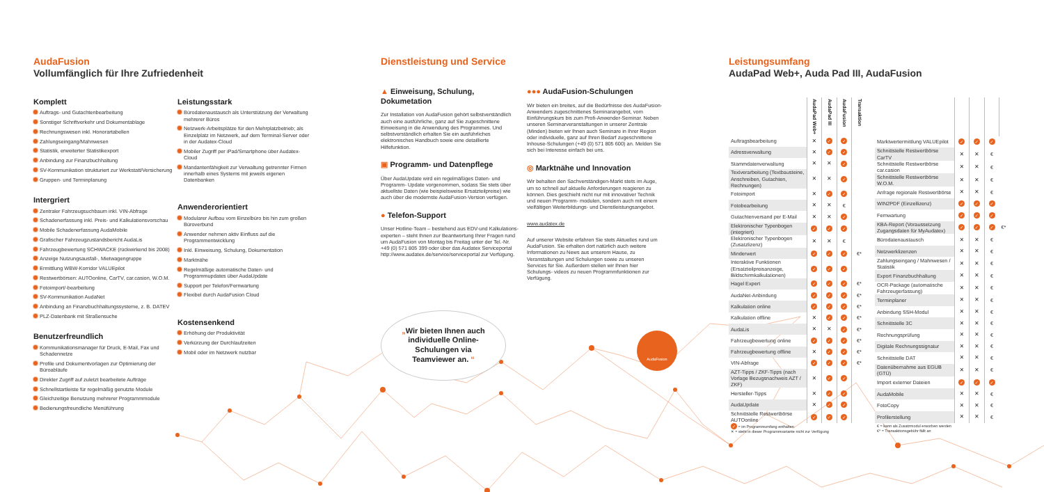AudaFusion
Vollumfänglich für Ihre Zufriedenheit
Komplett
Auftrags- und Gutachtenbearbeitung
Sonstiger Schriftverkehr und Dokumentablage
Rechnungswesen inkl. Honorartabellen
Zahlungseingang/Mahnwesen
Statistik, erweiterter Statistikexport
Anbindung zur Finanzbuchhaltung
SV-Kommunikation strukturiert zur Werkstatt/Versicherung
Gruppen- und Terminplanung
Intergriert
Zentraler Fahrzeugsuchbaum inkl. VIN-Abfrage
Schadenerfassung inkl. Preis- und Kalkulationsvorschau
Mobile Schadenerfassung AudaMobile
Grafischer Fahrzeugzustandsbericht AudaLis
Fahrzeugbewertung SCHWACKE (rückwirkend bis 2008)
Anzeige Nutzungsausfall-, Mietwagengruppe
Ermittlung WBW-Korridor VALUEpilot
Restwertbörsen: AUTOonline, CarTV, car.casion, W.O.M.
Fotoimport/-bearbeitung
SV-Kommunikation AudaNet
Anbindung an Finanzbuchhaltungssysteme, z. B. DATEV
PLZ-Datenbank mit Straßensuche
Benutzerfreundlich
Kommunikationsmanager für Druck, E-Mail, Fax und Schadennetze
Profile und Dokumentvorlagen zur Optimierung der Büroabläufe
Direkter Zugriff auf zuletzt bearbeitete Aufträge
Schnellstartleiste für regelmäßig genutzte Module
Gleichzeitige Benutzung mehrerer Programmmodule
Bedienungsfreundliche Menüführung
Leistungsstark
Bürodatenaustausch als Unterstützung der Verwaltung mehrerer Büros
Netzwerk-Arbeitsplätze für den Mehrplatzbetrieb; als Einzelplatz im Netzwerk, auf dem Terminal-Server oder in der Audatex-Cloud
Mobiler Zugriff per iPad/Smartphone über Audatex-Cloud
Mandantenfähigkeit zur Verwaltung getrennter Firmen innerhalb eines Systems mit jeweils eigenen Datenbanken
Anwenderorientiert
Modularer Aufbau vom Einzelbüro bis hin zum großen Büroverbund
Anwender nehmen aktiv Einfluss auf die Programmentwicklung
Inkl. Einweisung, Schulung, Dokumentation
Marktnähe
Regelmäßige automatische Daten- und Programmupdates über AudaUpdate
Support per Telefon/Fernwartung
Flexibel durch AudaFusion Cloud
Kostensenkend
Erhöhung der Produktivität
Verkürzung der Durchlaufzeiten
Mobil oder im Netzwerk nutzbar
Dienstleistung und Service
▲ Einweisung, Schulung, Dokumetation
Zur Installation von AudaFusion gehört selbstverständlich auch eine ausführliche, ganz auf Sie zugeschnittene Einweisung in die Anwendung des Programmes. Und selbstverständlich erhalten Sie ein ausführliches elektronisches Handbuch sowie eine detaillierte Hilfefunktion.
▣ Programm- und Datenpflege
Über AudaUpdate wird ein regelmäßiges Daten- und Programm- Update vorgenommen, sodass Sie stets über aktuellste Daten (wie beispielsweise Ersatzteilpreise) wie auch über die modernste AudaFusion-Version verfügen.
● Telefon-Support
Unser Hotline-Team – bestehend aus EDV-und Kalkulations-experten – steht Ihnen zur Beantwortung Ihrer Fragen rund um AudaFusion von Montag bis Freitag unter der Tel.-Nr. +49 (0) 571 805 399 oder über das Audatex Serviceportal http://www.audatex.de/service/serviceportal zur Verfügung.
„Wir bieten Ihnen auch individuelle Online-Schulungen via Teamviewer an. “
●●● AudaFusion-Schulungen
Wir bieten ein breites, auf die Bedürfnisse des AudaFusion-Anwenders zugeschnittenes Seminarangebot, vom Einführungskurs bis zum Profi-Anwender-Seminar. Neben unseren Seminarveranstaltungen in unserer Zentrale (Minden) bieten wir Ihnen auch Seminare in Ihrer Region oder individuelle, ganz auf Ihren Bedarf zugeschnittene Inhouse-Schulungen (+49 (0) 571 805 600) an. Melden Sie sich bei Interesse einfach bei uns.
◎ Marktnähe und Innovation
Wir behalten den Sachverständigen-Markt stets im Auge, um so schnell auf aktuelle Anforderungen reagieren zu können. Dies geschieht nicht nur mit innovativer Technik und neuen Programm- modulen, sondern auch mit einem vielfältigen Weiterbildungs- und Dienstleistungsangebot.
www.audatex.de
Auf unserer Website erfahren Sie stets Aktuelles rund um AudaFusion. Sie erhalten dort natürlich auch weitere Informationen zu News aus unserem Hause, zu Veranstaltungen und Schulungen sowie zu unseren Services für Sie. Außerdem stellen wir Ihnen hier Schulungs- videos zu neuen Programmfunktionen zur Verfügung.
AudaFusion
Leistungsumfang
AudaPad Web+, Auda Pad III, AudaFusion
| | AudaPad Web+ | AudaPad III | AudaFusion | Transaktion |
| Auftragsbearbeitung | ✕ | ✓ | ✓ | |
| Adressverwaltung | ✕ | ✓ | ✓ | |
| Stammdatenverwaltung | ✕ | ✕ | ✓ | |
| Textverarbeitung (Textbausteine, Anschreiben, Gutachten, Rechnungen) | ✕ | ✕ | ✓ | |
| Fotoimport | ✕ | ✓ | ✓ | |
| Fotobearbeitung | ✕ | ✕ | € | |
| Gutachtenversand per E-Mail | ✕ | ✕ | ✓ | |
| Elektronischer Typenbogen (integriert) | ✓ | ✓ | ✓ | |
| Elektronischer Typenbogen (Zusatzlizenz) | ✕ | ✕ | € | |
| Minderwert | ✓ | ✓ | ✓ | €* |
| Interaktive Funktionen (Ersatzteilpreisanzeige, Bildschirmkalkulationen) | ✓ | ✓ | ✓ | |
| Hagel Expert | ✓ | ✓ | ✓ | €* |
| AudaNet-Anbindung | ✓ | ✓ | ✓ | €* |
| Kalkulation online | ✓ | ✓ | ✓ | €* |
| Kalkulation offline | ✕ | ✓ | ✓ | €* |
| AudaLis | ✕ | ✕ | ✓ | €* |
| Fahrzeugbewertung online | ✓ | ✓ | ✓ | €* |
| Fahrzeugbewertung offline | ✕ | ✓ | ✓ | €* |
| VIN-Abfrage | ✓ | ✓ | ✓ | €* |
| AZT-Tipps / ZKF-Tipps (nach Vorlage Bezugsnachweis AZT / ZKF) | ✕ | ✓ | ✓ | |
| Hersteller-Tipps | ✕ | ✓ | ✓ | |
| AudaUpdate | ✕ | ✓ | ✓ | |
| Schnittstelle Restwertbörse AUTOonline | ✓ | ✓ | ✓ | |
| ✓ = im Programmumfang enthalten ✕ = steht in dieser Programmvariante nicht zur Verfügung | | | | |
| Marktwertermittlung VALUEpilot | ✓ | ✓ | ✓ | |
| Schnittstelle Restwertbörse CarTV | ✕ | ✕ | € | |
| Schnittstelle Restwertbörse car.casion | ✕ | ✕ | € | |
| Schnittstelle Restwertbörse W.O.M. | ✕ | ✕ | € | |
| Anfrage regionale Restwertbörse | ✕ | ✕ | € | |
| WIN2PDF (Einzellizenz) | ✓ | ✓ | ✓ | |
| Fernwartung | ✓ | ✓ | ✓ | |
| KBA-Report (Voraussetzung Zugangsdaten für MyAudatex) | ✓ | ✓ | ✓ | €* |
| Bürodatenaustausch | ✕ | ✕ | € | |
| Netzwerklizenzen | ✕ | ✕ | € | |
| Zahlungseingang / Mahnwesen / Statistik | ✕ | ✕ | € | |
| Export Finanzbuchhaltung | ✕ | ✕ | € | |
| OCR-Package (automatische Fahrzeugerfassung) | ✕ | ✕ | € | |
| Terminplaner | ✕ | ✕ | € | |
| Anbindung SSH-Modul | ✕ | ✕ | € | |
| Schnittstelle 3C | ✕ | ✕ | € | |
| Rechnungsprüfung | ✕ | ✕ | € | |
| Digitale Rechnungssignatur | ✕ | ✕ | € | |
| Schnittstelle DAT | ✕ | ✕ | € | |
| Datenübernahme aus EGUB (GTÜ) | ✕ | ✕ | € | |
| Import externer Dateien | ✓ | ✓ | ✓ | |
| AudaMobile | ✕ | ✕ | € | |
| FotoCopy | ✕ | ✕ | € | |
| Profilerstellung | ✕ | ✕ | € | |
| € = kann als Zusatzmodul erworben werden €* = Transaktionsgebühr fällt an | | | | |